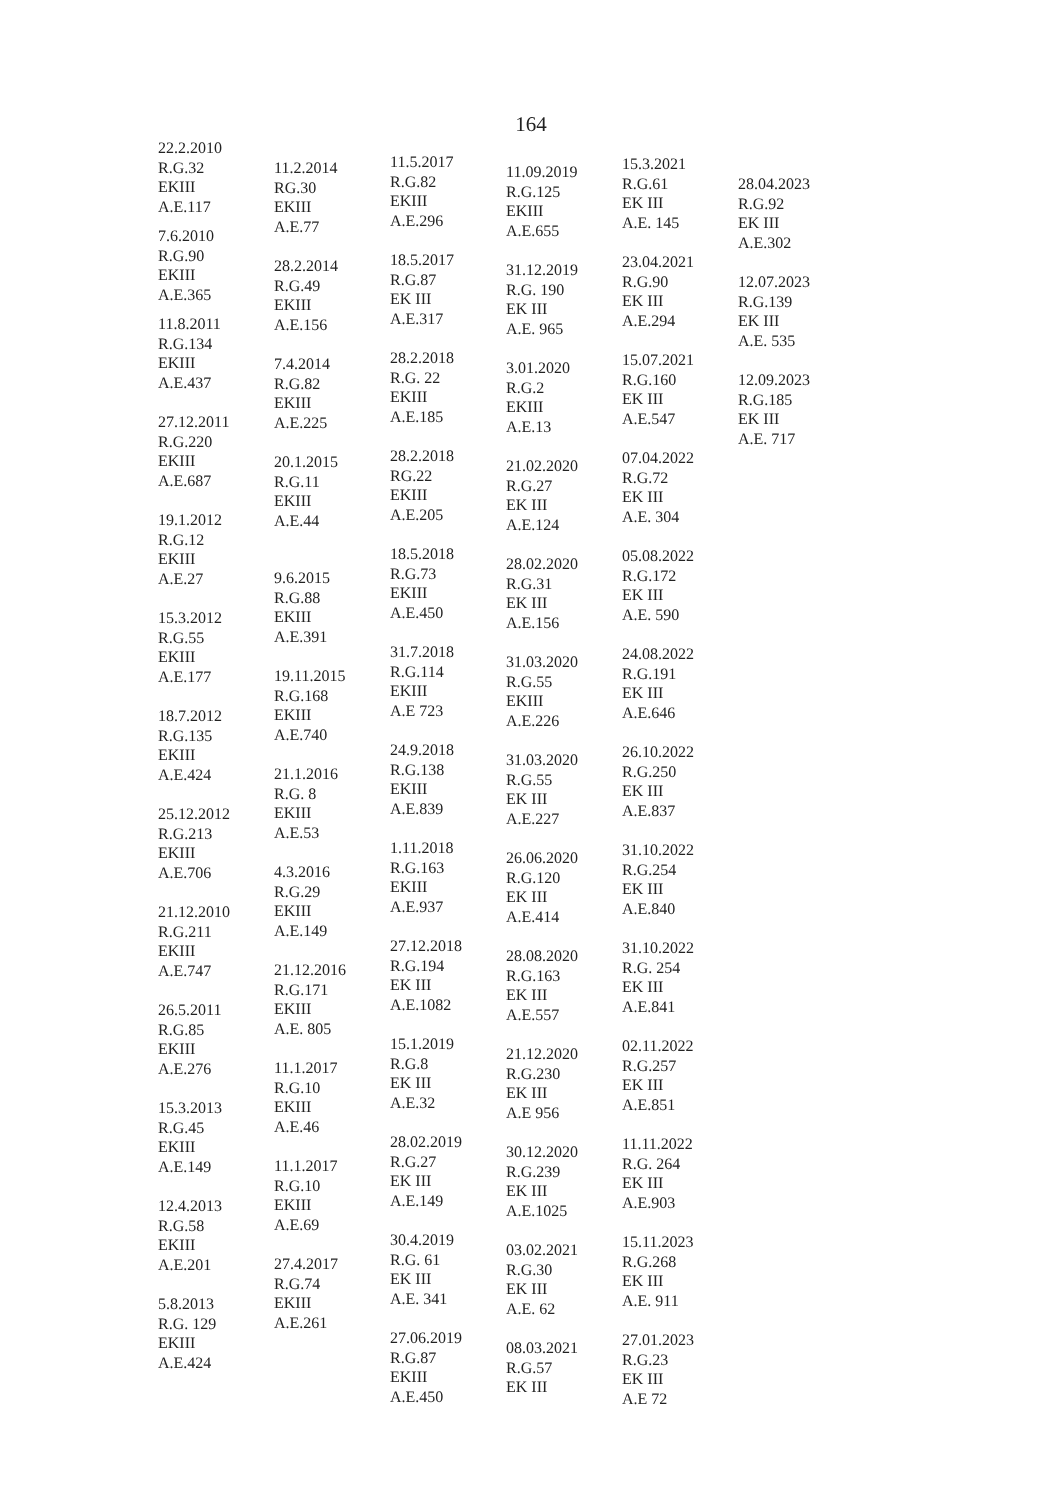164
22.2.2010
R.G.32
EKIII
A.E.117
7.6.2010
R.G.90
EKIII
A.E.365
11.8.2011
R.G.134
EKIII
A.E.437
27.12.2011
R.G.220
EKIII
A.E.687
19.1.2012
R.G.12
EKIII
A.E.27
15.3.2012
R.G.55
EKIII
A.E.177
18.7.2012
R.G.135
EKIII
A.E.424
25.12.2012
R.G.213
EKIII
A.E.706
21.12.2010
R.G.211
EKIII
A.E.747
26.5.2011
R.G.85
EKIII
A.E.276
15.3.2013
R.G.45
EKIII
A.E.149
12.4.2013
R.G.58
EKIII
A.E.201
5.8.2013
R.G. 129
EKIII
A.E.424
11.2.2014
RG.30
EKIII
A.E.77
28.2.2014
R.G.49
EKIII
A.E.156
7.4.2014
R.G.82
EKIII
A.E.225
20.1.2015
R.G.11
EKIII
A.E.44
9.6.2015
R.G.88
EKIII
A.E.391
19.11.2015
R.G.168
EKIII
A.E.740
21.1.2016
R.G. 8
EKIII
A.E.53
4.3.2016
R.G.29
EKIII
A.E.149
21.12.2016
R.G.171
EKIII
A.E. 805
11.1.2017
R.G.10
EKIII
A.E.46
11.1.2017
R.G.10
EKIII
A.E.69
27.4.2017
R.G.74
EKIII
A.E.261
11.5.2017
R.G.82
EKIII
A.E.296
18.5.2017
R.G.87
EK III
A.E.317
28.2.2018
R.G. 22
EKIII
A.E.185
28.2.2018
RG.22
EKIII
A.E.205
18.5.2018
R.G.73
EKIII
A.E.450
31.7.2018
R.G.114
EKIII
A.E 723
24.9.2018
R.G.138
EKIII
A.E.839
1.11.2018
R.G.163
EKIII
A.E.937
27.12.2018
R.G.194
EK III
A.E.1082
15.1.2019
R.G.8
EK III
A.E.32
28.02.2019
R.G.27
EK III
A.E.149
30.4.2019
R.G. 61
EK III
A.E. 341
27.06.2019
R.G.87
EKIII
A.E.450
11.09.2019
R.G.125
EKIII
A.E.655
31.12.2019
R.G. 190
EK III
A.E. 965
3.01.2020
R.G.2
EKIII
A.E.13
21.02.2020
R.G.27
EK III
A.E.124
28.02.2020
R.G.31
EK III
A.E.156
31.03.2020
R.G.55
EKIII
A.E.226
31.03.2020
R.G.55
EK III
A.E.227
26.06.2020
R.G.120
EK III
A.E.414
28.08.2020
R.G.163
EK III
A.E.557
21.12.2020
R.G.230
EK III
A.E 956
30.12.2020
R.G.239
EK III
A.E.1025
03.02.2021
R.G.30
EK III
A.E. 62
08.03.2021
R.G.57
EK III
15.3.2021
R.G.61
EK III
A.E. 145
23.04.2021
R.G.90
EK III
A.E.294
15.07.2021
R.G.160
EK III
A.E.547
07.04.2022
R.G.72
EK III
A.E. 304
05.08.2022
R.G.172
EK III
A.E. 590
24.08.2022
R.G.191
EK III
A.E.646
26.10.2022
R.G.250
EK III
A.E.837
31.10.2022
R.G.254
EK III
A.E.840
31.10.2022
R.G. 254
EK III
A.E.841
02.11.2022
R.G.257
EK III
A.E.851
11.11.2022
R.G. 264
EK III
A.E.903
15.11.2023
R.G.268
EK III
A.E. 911
27.01.2023
R.G.23
EK III
A.E 72
28.04.2023
R.G.92
EK III
A.E.302
12.07.2023
R.G.139
EK III
A.E. 535
12.09.2023
R.G.185
EK III
A.E. 717